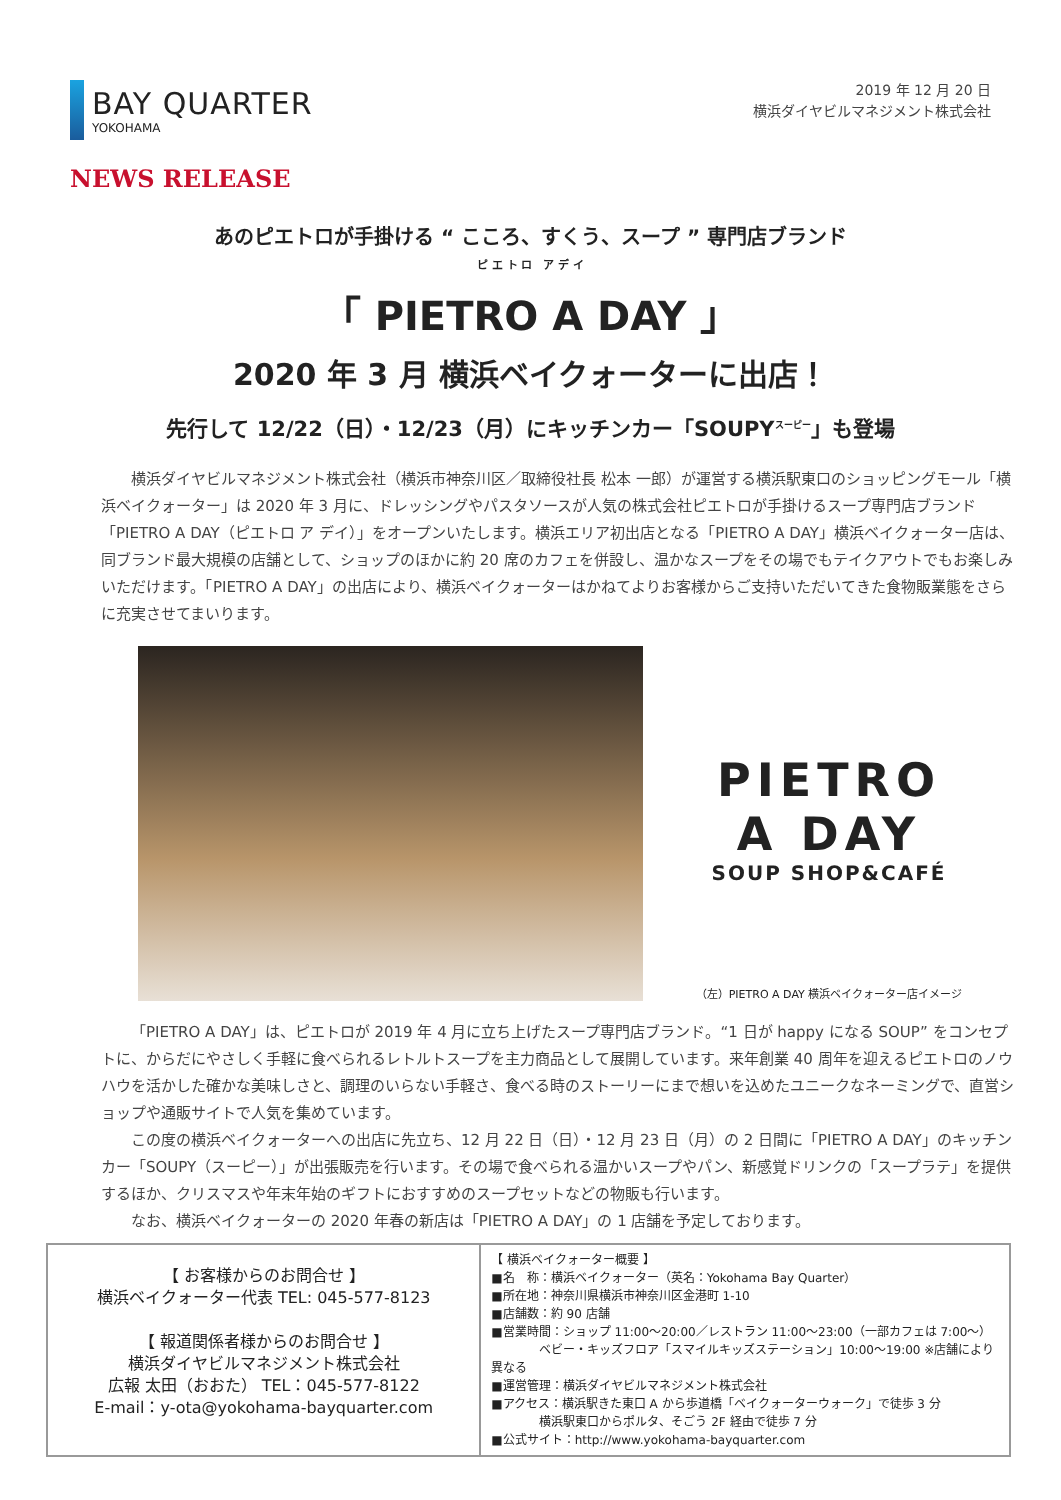BAY QUARTER
YOKOHAMA
2019 年 12 月 20 日
横浜ダイヤビルマネジメント株式会社
NEWS RELEASE
あのピエトロが手掛ける “ こころ、すくう、スープ ” 専門店ブランド
ピ エ ト ロ　ア デ イ
「 PIETRO A DAY 」
2020 年 3 月 横浜ベイクォーターに出店！
先行して 12/22（日）・12/23（月）にキッチンカー「SOUPY<sup>スーピー</sup>」も登場
横浜ダイヤビルマネジメント株式会社（横浜市神奈川区／取締役社長 松本 一郎）が運営する横浜駅東口のショッピングモール「横浜ベイクォーター」は 2020 年 3 月に、ドレッシングやパスタソースが人気の株式会社ピエトロが手掛けるスープ専門店ブランド「PIETRO A DAY（ピエトロ ア デイ）」をオープンいたします。横浜エリア初出店となる「PIETRO A DAY」横浜ベイクォーター店は、同ブランド最大規模の店舗として、ショップのほかに約 20 席のカフェを併設し、温かなスープをその場でもテイクアウトでもお楽しみいただけます。「PIETRO A DAY」の出店により、横浜ベイクォーターはかねてよりお客様からご支持いただいてきた食物販業態をさらに充実させてまいります。
PIETRO
A DAY
SOUP SHOP&CAFÉ
（左）PIETRO A DAY 横浜ベイクォーター店イメージ
「PIETRO A DAY」は、ピエトロが 2019 年 4 月に立ち上げたスープ専門店ブランド。“1 日が happy になる SOUP” をコンセプトに、からだにやさしく手軽に食べられるレトルトスープを主力商品として展開しています。来年創業 40 周年を迎えるピエトロのノウハウを活かした確かな美味しさと、調理のいらない手軽さ、食べる時のストーリーにまで想いを込めたユニークなネーミングで、直営ショップや通販サイトで人気を集めています。
この度の横浜ベイクォーターへの出店に先立ち、12 月 22 日（日）・12 月 23 日（月）の 2 日間に「PIETRO A DAY」のキッチンカー「SOUPY（スーピー）」が出張販売を行います。その場で食べられる温かいスープやパン、新感覚ドリンクの「スープラテ」を提供するほか、クリスマスや年末年始のギフトにおすすめのスープセットなどの物販も行います。
なお、横浜ベイクォーターの 2020 年春の新店は「PIETRO A DAY」の 1 店舗を予定しております。
| 【 お客様からのお問合せ 】 横浜ベイクォーター代表 TEL: 045-577-8123 【 報道関係者様からのお問合せ 】 横浜ダイヤビルマネジメント株式会社 広報 太田（おおた） TEL：045-577-8122 E-mail：y-ota@yokohama-bayquarter.com | 【 横浜ベイクォーター概要 】 ■名 称：横浜ベイクォーター（英名：Yokohama Bay Quarter） ■所在地：神奈川県横浜市神奈川区金港町 1-10 ■店舗数：約 90 店舗 ■営業時間：ショップ 11:00～20:00／レストラン 11:00～23:00（一部カフェは 7:00～） ベビー・キッズフロア「スマイルキッズステーション」10:00～19:00 ※店舗により異なる ■運営管理：横浜ダイヤビルマネジメント株式会社 ■アクセス：横浜駅きた東口 A から歩道橋「ベイクォーターウォーク」で徒歩 3 分 横浜駅東口からポルタ、そごう 2F 経由で徒歩 7 分 ■公式サイト：http://www.yokohama-bayquarter.com |